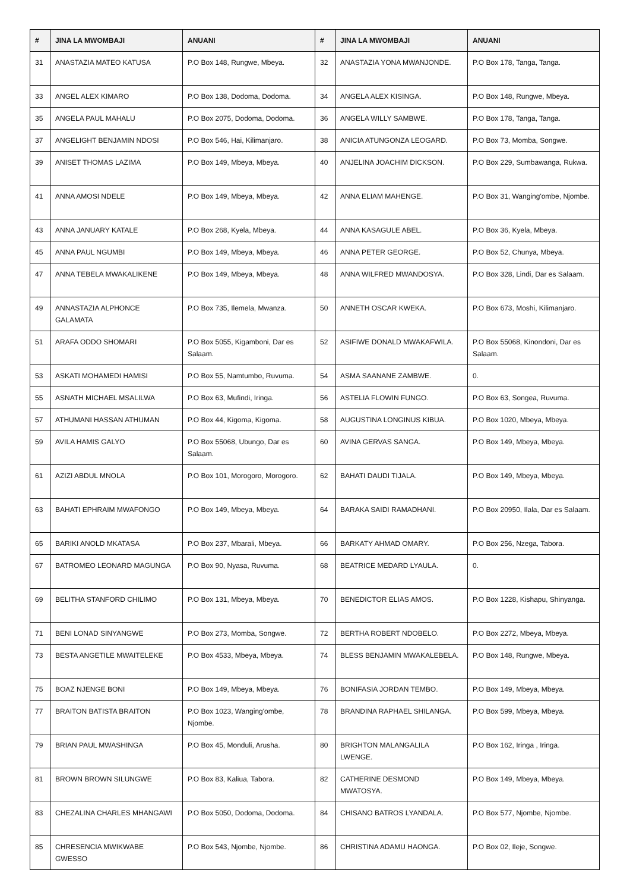| # | JINA LA MWOMBAJI | ANUANI | # | JINA LA MWOMBAJI | ANUANI |
| --- | --- | --- | --- | --- | --- |
| 31 | ANASTAZIA MATEO KATUSA | P.O Box 148, Rungwe, Mbeya. | 32 | ANASTAZIA YONA MWANJONDE. | P.O Box 178, Tanga, Tanga. |
| 33 | ANGEL ALEX KIMARO | P.O Box 138, Dodoma, Dodoma. | 34 | ANGELA ALEX KISINGA. | P.O Box 148, Rungwe, Mbeya. |
| 35 | ANGELA PAUL MAHALU | P.O Box 2075, Dodoma, Dodoma. | 36 | ANGELA WILLY SAMBWE. | P.O Box 178, Tanga, Tanga. |
| 37 | ANGELIGHT BENJAMIN NDOSI | P.O Box 546, Hai, Kilimanjaro. | 38 | ANICIA ATUNGONZA LEOGARD. | P.O Box 73, Momba, Songwe. |
| 39 | ANISET THOMAS LAZIMA | P.O Box 149, Mbeya, Mbeya. | 40 | ANJELINA JOACHIM DICKSON. | P.O Box 229, Sumbawanga, Rukwa. |
| 41 | ANNA AMOSI NDELE | P.O Box 149, Mbeya, Mbeya. | 42 | ANNA ELIAM MAHENGE. | P.O Box 31, Wanging'ombe, Njombe. |
| 43 | ANNA JANUARY KATALE | P.O Box 268, Kyela, Mbeya. | 44 | ANNA KASAGULE ABEL. | P.O Box 36, Kyela, Mbeya. |
| 45 | ANNA PAUL NGUMBI | P.O Box 149, Mbeya, Mbeya. | 46 | ANNA PETER GEORGE. | P.O Box 52, Chunya, Mbeya. |
| 47 | ANNA TEBELA MWAKALIKENE | P.O Box 149, Mbeya, Mbeya. | 48 | ANNA WILFRED MWANDOSYA. | P.O Box 328, Lindi, Dar es Salaam. |
| 49 | ANNASTAZIA ALPHONCE GALAMATA | P.O Box 735, Ilemela, Mwanza. | 50 | ANNETH OSCAR KWEKA. | P.O Box 673, Moshi, Kilimanjaro. |
| 51 | ARAFA ODDO SHOMARI | P.O Box 5055, Kigamboni, Dar es Salaam. | 52 | ASIFIWE DONALD MWAKAFWILA. | P.O Box 55068, Kinondoni, Dar es Salaam. |
| 53 | ASKATI MOHAMEDI HAMISI | P.O Box 55, Namtumbo, Ruvuma. | 54 | ASMA SAANANE ZAMBWE. | 0. |
| 55 | ASNATH MICHAEL MSALILWA | P.O Box 63, Mufindi, Iringa. | 56 | ASTELIA FLOWIN FUNGO. | P.O Box 63, Songea, Ruvuma. |
| 57 | ATHUMANI HASSAN ATHUMAN | P.O Box 44, Kigoma, Kigoma. | 58 | AUGUSTINA LONGINUS KIBUA. | P.O Box 1020, Mbeya, Mbeya. |
| 59 | AVILA HAMIS GALYO | P.O Box 55068, Ubungo, Dar es Salaam. | 60 | AVINA GERVAS SANGA. | P.O Box 149, Mbeya, Mbeya. |
| 61 | AZIZI ABDUL MNOLA | P.O Box 101, Morogoro, Morogoro. | 62 | BAHATI DAUDI TIJALA. | P.O Box 149, Mbeya, Mbeya. |
| 63 | BAHATI EPHRAIM MWAFONGO | P.O Box 149, Mbeya, Mbeya. | 64 | BARAKA SAIDI RAMADHANI. | P.O Box 20950, Ilala, Dar es Salaam. |
| 65 | BARIKI ANOLD MKATASA | P.O Box 237, Mbarali, Mbeya. | 66 | BARKATY AHMAD OMARY. | P.O Box 256, Nzega, Tabora. |
| 67 | BATROMEO LEONARD MAGUNGA | P.O Box 90, Nyasa, Ruvuma. | 68 | BEATRICE MEDARD LYAULA. | 0. |
| 69 | BELITHA STANFORD CHILIMO | P.O Box 131, Mbeya, Mbeya. | 70 | BENEDICTOR ELIAS AMOS. | P.O Box 1228, Kishapu, Shinyanga. |
| 71 | BENI LONAD SINYANGWE | P.O Box 273, Momba, Songwe. | 72 | BERTHA ROBERT NDOBELO. | P.O Box 2272, Mbeya, Mbeya. |
| 73 | BESTA ANGETILE MWAITELEKE | P.O Box 4533, Mbeya, Mbeya. | 74 | BLESS BENJAMIN MWAKALEBELA. | P.O Box 148, Rungwe, Mbeya. |
| 75 | BOAZ NJENGE BONI | P.O Box 149, Mbeya, Mbeya. | 76 | BONIFASIA JORDAN TEMBO. | P.O Box 149, Mbeya, Mbeya. |
| 77 | BRAITON BATISTA BRAITON | P.O Box 1023, Wanging'ombe, Njombe. | 78 | BRANDINA RAPHAEL SHILANGA. | P.O Box 599, Mbeya, Mbeya. |
| 79 | BRIAN PAUL MWASHINGA | P.O Box 45, Monduli, Arusha. | 80 | BRIGHTON MALANGALILA LWENGE. | P.O Box 162, Iringa , Iringa. |
| 81 | BROWN BROWN SILUNGWE | P.O Box 83, Kaliua, Tabora. | 82 | CATHERINE DESMOND MWATOSYA. | P.O Box 149, Mbeya, Mbeya. |
| 83 | CHEZALINA CHARLES MHANGAWI | P.O Box 5050, Dodoma, Dodoma. | 84 | CHISANO BATROS LYANDALA. | P.O Box 577, Njombe, Njombe. |
| 85 | CHRESENCIA MWIKWABE GWESSO | P.O Box 543, Njombe, Njombe. | 86 | CHRISTINA ADAMU HAONGA. | P.O Box 02, Ileje, Songwe. |